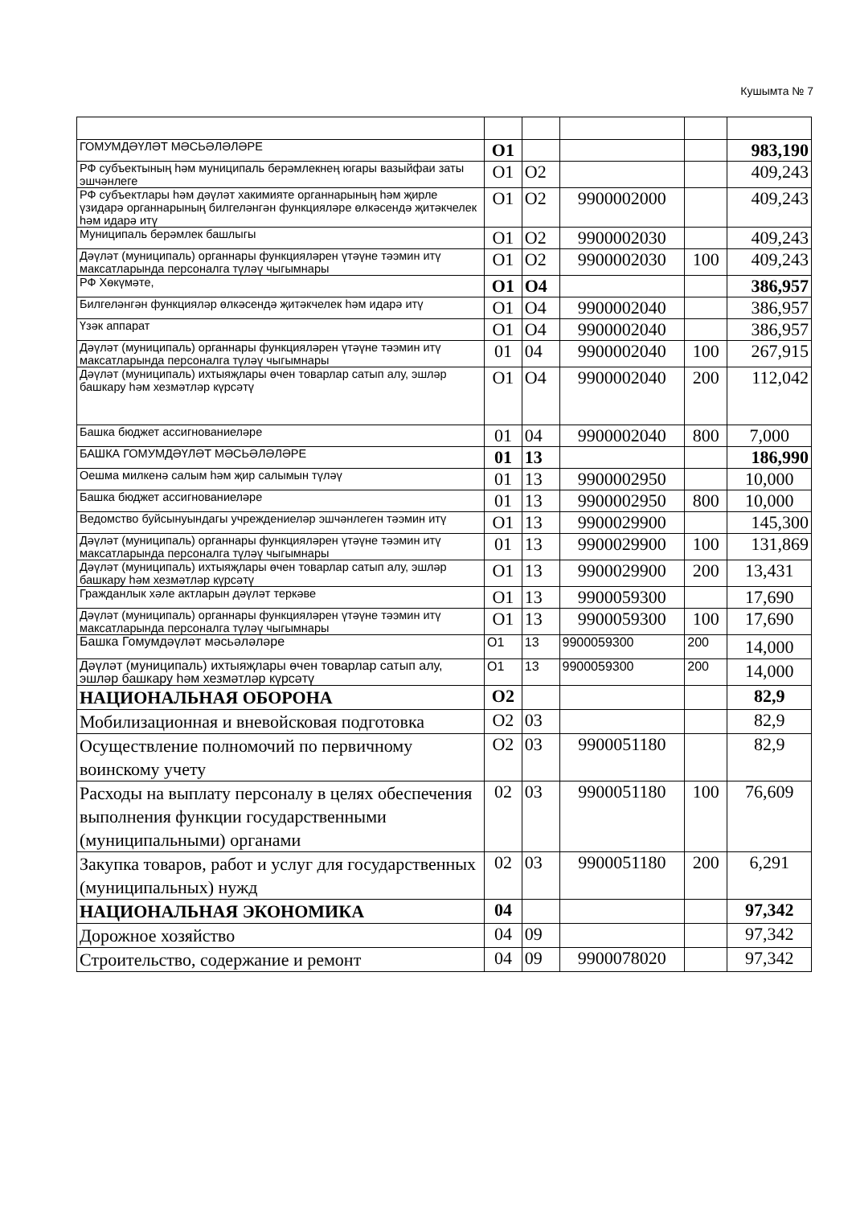Кушымта № 7
| ГОМУМДӘҮЛӘТ МӘСЬӘЛӘЛӘРЕ | О1 | | | | 983,190 |
| РФ субъектының һәм муниципаль берәмлекнең югары вазыйфаи заты эшчәнлеге | О1 | О2 | | | 409,243 |
| РФ субъектлары һәм дәүләт хакимияте органнарының һәм җирле үзидарә органнарының билгеләнгән функцияләре өлкәсендә җитәкчелек һәм идарә итү | О1 | О2 | 9900002000 | | 409,243 |
| Муниципаль берәмлек башлыгы | О1 | О2 | 9900002030 | | 409,243 |
| Дәүләт (муниципаль) органнары функцияләрен үтәүне тәэмин итү максатларында персоналга түләү чыгымнары | О1 | О2 | 9900002030 | 100 | 409,243 |
| РФ Хөкүмәте, | О1 | О4 | | | 386,957 |
| Билгеләнгән функцияләр өлкәсендә җитәкчелек һәм идарә итү | О1 | О4 | 9900002040 | | 386,957 |
| Үзәк аппарат | О1 | О4 | 9900002040 | | 386,957 |
| Дәүләт (муниципаль) органнары функцияләрен үтәүне тәэмин итү максатларында персоналга түләү чыгымнары | 01 | 04 | 9900002040 | 100 | 267,915 |
| Дәүләт (муниципаль) ихтыяҗлары өчен товарлар сатып алу, эшләр башкару һәм хезмәтләр күрсәтү | О1 | О4 | 9900002040 | 200 | 112,042 |
| Башка бюджет ассигнованиеләре | 01 | 04 | 9900002040 | 800 | 7,000 |
| БАШКА ГОМУМДӘҮЛӘТ МӘСЬӘЛӘЛӘРЕ | 01 | 13 | | | 186,990 |
| Оешма милкенә салым һәм җир салымын түләү | 01 | 13 | 9900002950 | | 10,000 |
| Башка бюджет ассигнованиеләре | 01 | 13 | 9900002950 | 800 | 10,000 |
| Ведомство буйсынуындагы учреждениеләр эшчәнлеген тәэмин итү | О1 | 13 | 9900029900 | | 145,300 |
| Дәүләт (муниципаль) органнары функцияләрен үтәүне тәэмин итү максатларында персоналга түләү чыгымнары | 01 | 13 | 9900029900 | 100 | 131,869 |
| Дәүләт (муниципаль) ихтыяҗлары өчен товарлар сатып алу, эшләр башкару һәм хезмәтләр күрсәтү | О1 | 13 | 9900029900 | 200 | 13,431 |
| Гражданлык хәле актларын дәүләт теркәве | О1 | 13 | 9900059300 | | 17,690 |
| Дәүләт (муниципаль) органнары функцияләрен үтәүне тәэмин итү максатларында персоналга түләү чыгымнары | О1 | 13 | 9900059300 | 100 | 17,690 |
| Башка Гомумдәүләт мәсьәләләре | О1 | 13 | 9900059300 | 200 | 14,000 |
| Дәүләт (муниципаль) ихтыяҗлары өчен товарлар сатып алу, эшләр башкару һәм хезмәтләр күрсәтү | О1 | 13 | 9900059300 | 200 | 14,000 |
| НАЦИОНАЛЬНАЯ ОБОРОНА | О2 | | | | 82,9 |
| Мобилизационная и вневойсковая подготовка | О2 | 03 | | | 82,9 |
| Осуществление полномочий по первичному воинскому учету | О2 | 03 | 9900051180 | | 82,9 |
| Расходы на выплату персоналу в целях обеспечения выполнения функции государственными (муниципальными) органами | 02 | 03 | 9900051180 | 100 | 76,609 |
| Закупка товаров, работ и услуг для государственных (муниципальных) нужд | 02 | 03 | 9900051180 | 200 | 6,291 |
| НАЦИОНАЛЬНАЯ ЭКОНОМИКА | 04 | | | | 97,342 |
| Дорожное хозяйство | 04 | 09 | | | 97,342 |
| Строительство, содержание и ремонт | 04 | 09 | 9900078020 | | 97,342 |